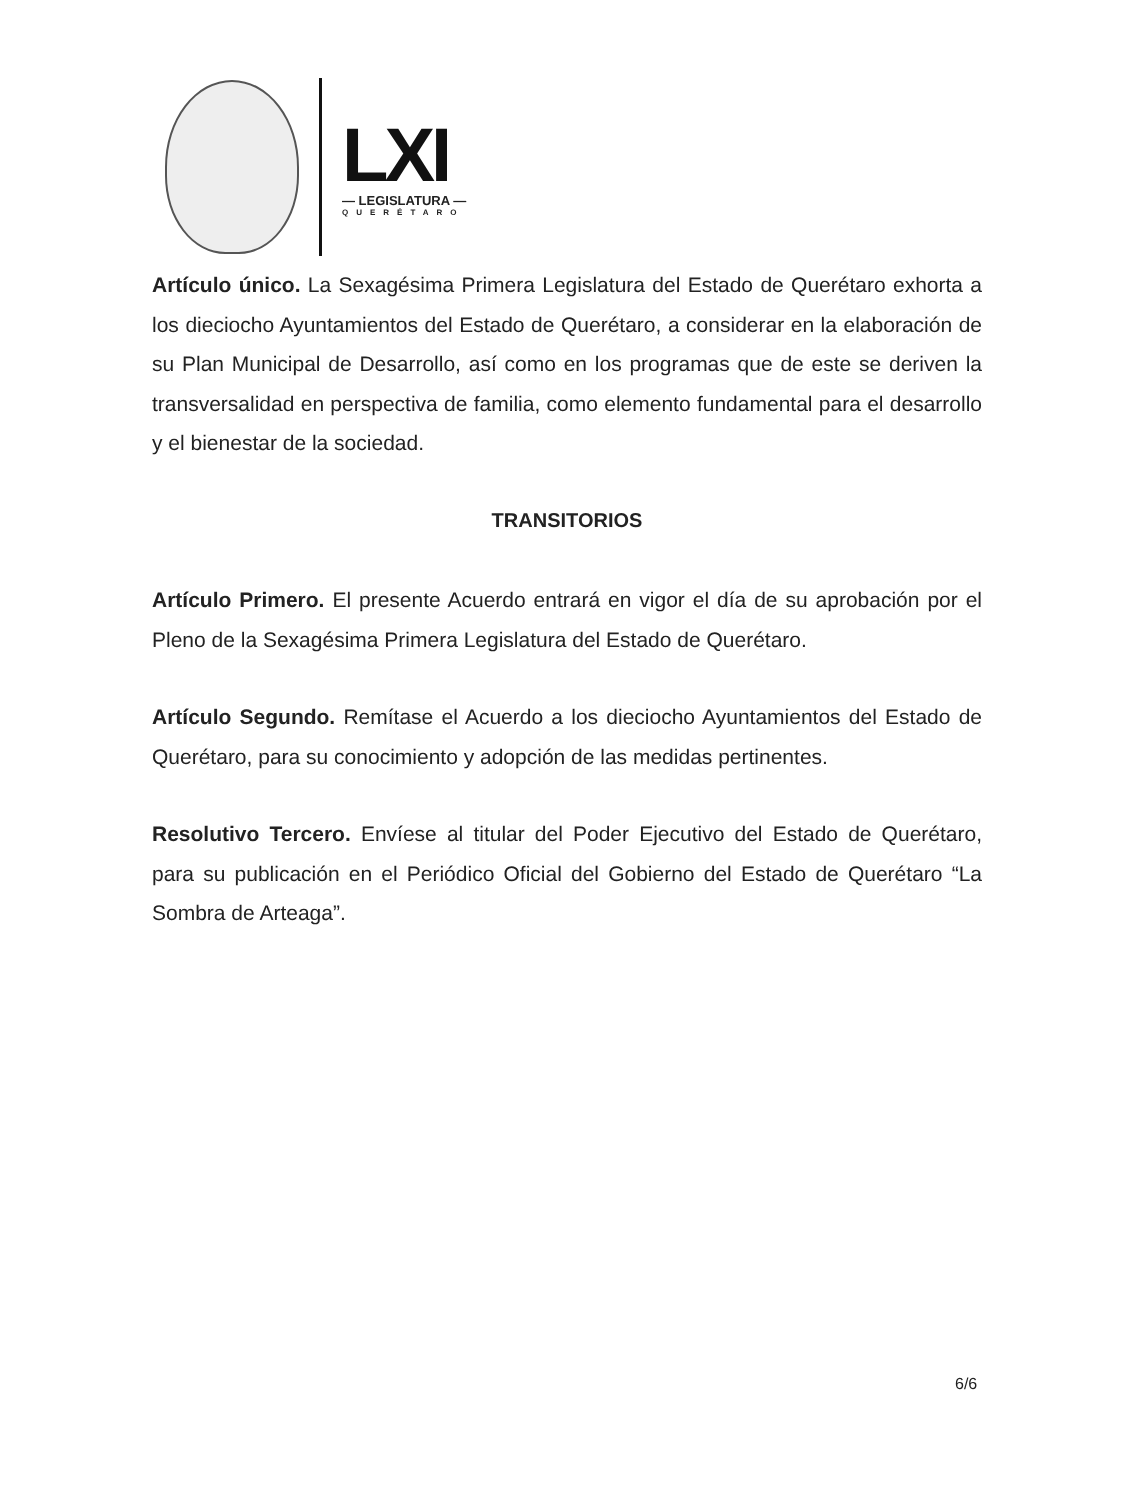LXI
— LEGISLATURA —
QUERÉTARO
Artículo único. La Sexagésima Primera Legislatura del Estado de Querétaro exhorta a los dieciocho Ayuntamientos del Estado de Querétaro, a considerar en la elaboración de su Plan Municipal de Desarrollo, así como en los programas que de este se deriven la transversalidad en perspectiva de familia, como elemento fundamental para el desarrollo y el bienestar de la sociedad.
TRANSITORIOS
Artículo Primero. El presente Acuerdo entrará en vigor el día de su aprobación por el Pleno de la Sexagésima Primera Legislatura del Estado de Querétaro.
Artículo Segundo. Remítase el Acuerdo a los dieciocho Ayuntamientos del Estado de Querétaro, para su conocimiento y adopción de las medidas pertinentes.
Resolutivo Tercero. Envíese al titular del Poder Ejecutivo del Estado de Querétaro, para su publicación en el Periódico Oficial del Gobierno del Estado de Querétaro “La Sombra de Arteaga”.
6/6